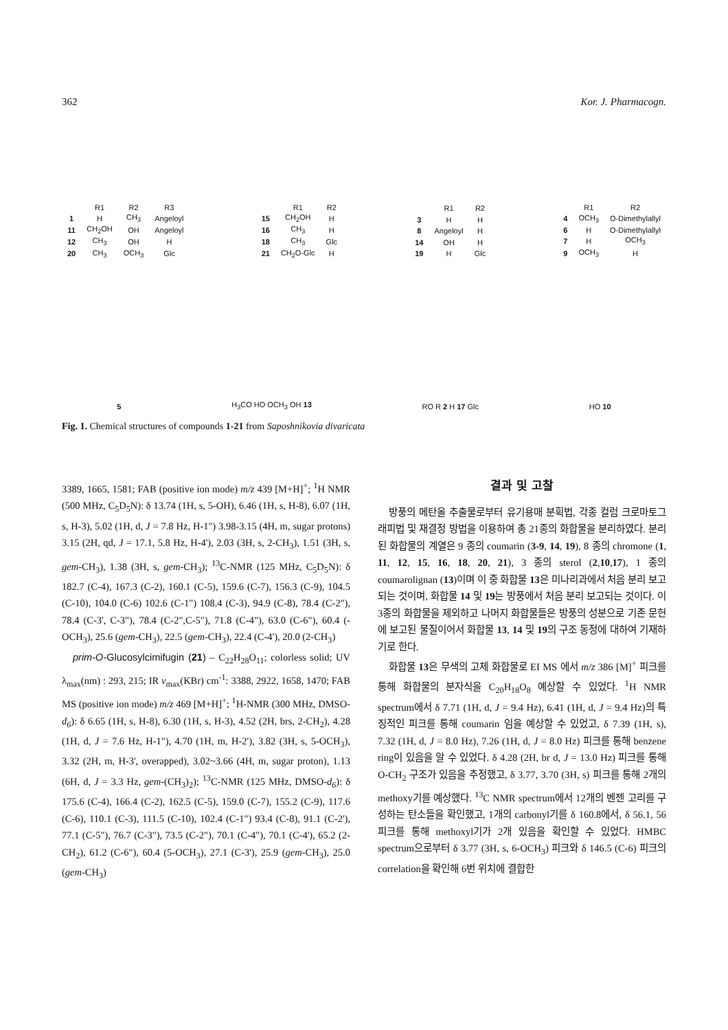362 Kor. J. Pharmacogn.
| | R1 | R2 | R3 |
| --- | --- | --- | --- |
| 1 | H | CH<sub>3</sub> | Angeloyl |
| 11 | CH<sub>2</sub>OH | OH | Angeloyl |
| 12 | CH<sub>3</sub> | OH | H |
| 20 | CH<sub>3</sub> | OCH<sub>3</sub> | Glc |
| | R1 | R2 |
| --- | --- | --- |
| 15 | CH<sub>2</sub>OH | H |
| 16 | CH<sub>3</sub> | H |
| 18 | CH<sub>3</sub> | Glc |
| 21 | CH<sub>2</sub>O-Glc | H |
| | R1 | R2 |
| --- | --- | --- |
| 3 | H | H |
| 8 | Angeloyl | H |
| 14 | OH | H |
| 19 | H | Glc |
| | R1 | R2 |
| --- | --- | --- |
| 4 | OCH<sub>3</sub> | O-Dimethylallyl |
| 6 | H | O-Dimethylallyl |
| 7 | H | OCH<sub>3</sub> |
| 9 | OCH<sub>3</sub> | H |
5
H<sub>3</sub>CO HO OCH<sub>3</sub> OH 13
RO R 2 H 17 Glc
HO 10
Fig. 1. Chemical structures of compounds 1-21 from Saposhnikovia divaricata
3389, 1665, 1581; FAB (positive ion mode) m/z 439 [M+H]<sup>+</sup>; <sup>1</sup>H NMR (500 MHz, C<sub>5</sub>D<sub>5</sub>N): δ 13.74 (1H, s, 5-OH), 6.46 (1H, s, H-8), 6.07 (1H, s, H-3), 5.02 (1H, d, J = 7.8 Hz, H-1") 3.98-3.15 (4H, m, sugar protons) 3.15 (2H, qd, J = 17.1, 5.8 Hz, H-4'), 2.03 (3H, s, 2-CH<sub>3</sub>), 1.51 (3H, s, gem-CH<sub>3</sub>), 1.38 (3H, s, gem-CH<sub>3</sub>); <sup>13</sup>C-NMR (125 MHz, C<sub>5</sub>D<sub>5</sub>N): δ 182.7 (C-4), 167.3 (C-2), 160.1 (C-5), 159.6 (C-7), 156.3 (C-9), 104.5 (C-10), 104.0 (C-6) 102.6 (C-1") 108.4 (C-3), 94.9 (C-8), 78.4 (C-2"), 78.4 (C-3', C-3"), 78.4 (C-2",C-5"), 71.8 (C-4"), 63.0 (C-6"), 60.4 (-OCH<sub>3</sub>), 25.6 (gem-CH<sub>3</sub>), 22.5 (gem-CH<sub>3</sub>), 22.4 (C-4'), 20.0 (2-CH<sub>3</sub>)
prim-O-Glucosylcimifugin (21) – C<sub>22</sub>H<sub>28</sub>O<sub>11</sub>; colorless solid; UV λ<sub>max</sub>(nm) : 293, 215; IR ν<sub>max</sub>(KBr) cm<sup>-1</sup>: 3388, 2922, 1658, 1470; FAB MS (positive ion mode) m/z 469 [M+H]<sup>+</sup>; <sup>1</sup>H-NMR (300 MHz, DMSO-d<sub>6</sub>): δ 6.65 (1H, s, H-8), 6.30 (1H, s, H-3), 4.52 (2H, brs, 2-CH<sub>2</sub>), 4.28 (1H, d, J = 7.6 Hz, H-1"), 4.70 (1H, m, H-2'), 3.82 (3H, s, 5-OCH<sub>3</sub>), 3.32 (2H, m, H-3', overapped), 3.02~3.66 (4H, m, sugar proton), 1.13 (6H, d, J = 3.3 Hz, gem-(CH<sub>3</sub>)<sub>2</sub>); <sup>13</sup>C-NMR (125 MHz, DMSO-d<sub>6</sub>): δ 175.6 (C-4), 166.4 (C-2), 162.5 (C-5), 159.0 (C-7), 155.2 (C-9), 117.6 (C-6), 110.1 (C-3), 111.5 (C-10), 102.4 (C-1") 93.4 (C-8), 91.1 (C-2'), 77.1 (C-5"), 76.7 (C-3"), 73.5 (C-2"), 70.1 (C-4"), 70.1 (C-4'), 65.2 (2-CH<sub>2</sub>), 61.2 (C-6"), 60.4 (5-OCH<sub>3</sub>), 27.1 (C-3'), 25.9 (gem-CH<sub>3</sub>), 25.0 (gem-CH<sub>3</sub>)
결과 및 고찰
방풍의 메탄올 추출물로부터 유기용매 분획법, 각종 컬럼 크로마토그래피법 및 재결정 방법을 이용하여 총 21종의 화합물을 분리하였다. 분리된 화합물의 계열은 9 종의 coumarin (3-9, 14, 19), 8 종의 chromone (1, 11, 12, 15, 16, 18, 20, 21), 3 종의 sterol (2,10,17), 1 종의 coumarolignan (13)이며 이 중 화합물 13은 미나리과에서 처음 분리 보고되는 것이며, 화합물 14 및 19는 방풍에서 처음 분리 보고되는 것이다. 이 3종의 화합물을 제외하고 나머지 화합물들은 방풍의 성분으로 기존 문헌에 보고된 물질이어서 화합물 13, 14 및 19의 구조 동정에 대하여 기재하기로 한다.
화합물 13은 무색의 고체 화합물로 EI MS 에서 m/z 386 [M]<sup>+</sup> 피크를 통해 화합물의 분자식을 C<sub>20</sub>H<sub>18</sub>O<sub>8</sub> 예상할 수 있었다. <sup>1</sup>H NMR spectrum에서 δ 7.71 (1H, d, J = 9.4 Hz), 6.41 (1H, d, J = 9.4 Hz)의 특징적인 피크를 통해 coumarin 임을 예상할 수 있었고, δ 7.39 (1H, s), 7.32 (1H, d, J = 8.0 Hz), 7.26 (1H, d, J = 8.0 Hz) 피크를 통해 benzene ring이 있음을 알 수 있었다. δ 4.28 (2H, br d, J = 13.0 Hz) 피크를 통해 O-CH<sub>2</sub> 구조가 있음을 추정했고, δ 3.77, 3.70 (3H, s) 피크를 통해 2개의 methoxy기를 예상했다. <sup>13</sup>C NMR spectrum에서 12개의 벤젠 고리를 구성하는 탄소들을 확인했고, 1개의 carbonyl기를 δ 160.8에서, δ 56.1, 56 피크를 통해 methoxyl기가 2개 있음을 확인할 수 있었다. HMBC spectrum으로부터 δ 3.77 (3H, s, 6-OCH<sub>3</sub>) 피크와 δ 146.5 (C-6) 피크의 correlation을 확인해 6번 위치에 결합한